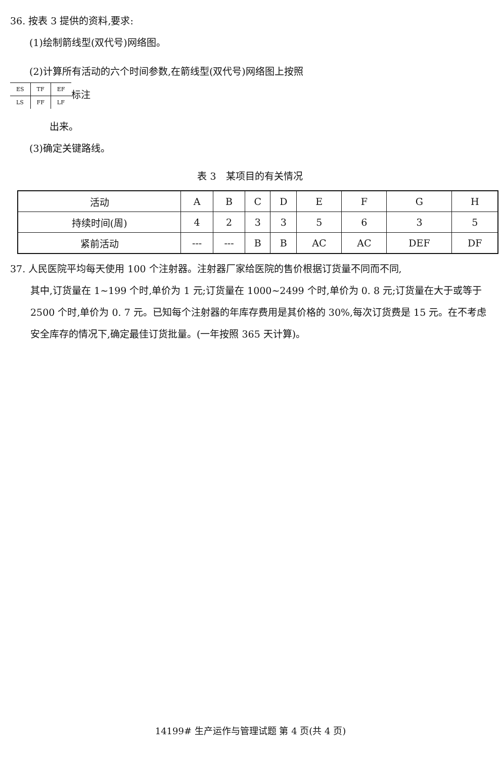36. 按表 3 提供的资料,要求:
(1)绘制箭线型(双代号)网络图。
(2)计算所有活动的六个时间参数,在箭线型(双代号)网络图上按照
| ES | TF | EF |
| LS | FF | LF |
标注
出来。
(3)确定关键路线。
表 3　某项目的有关情况
| 活动 | A | B | C | D | E | F | G | H |
| 持续时间(周) | 4 | 2 | 3 | 3 | 5 | 6 | 3 | 5 |
| 紧前活动 | --- | --- | B | B | AC | AC | DEF | DF |
37. 人民医院平均每天使用 100 个注射器。注射器厂家给医院的售价根据订货量不同而不同,
其中,订货量在 1~199 个时,单价为 1 元;订货量在 1000~2499 个时,单价为 0. 8 元;订货量在大于或等于 2500 个时,单价为 0. 7 元。已知每个注射器的年库存费用是其价格的 30%,每次订货费是 15 元。在不考虑安全库存的情况下,确定最佳订货批量。(一年按照 365 天计算)。
14199# 生产运作与管理试题 第 4 页(共 4 页)